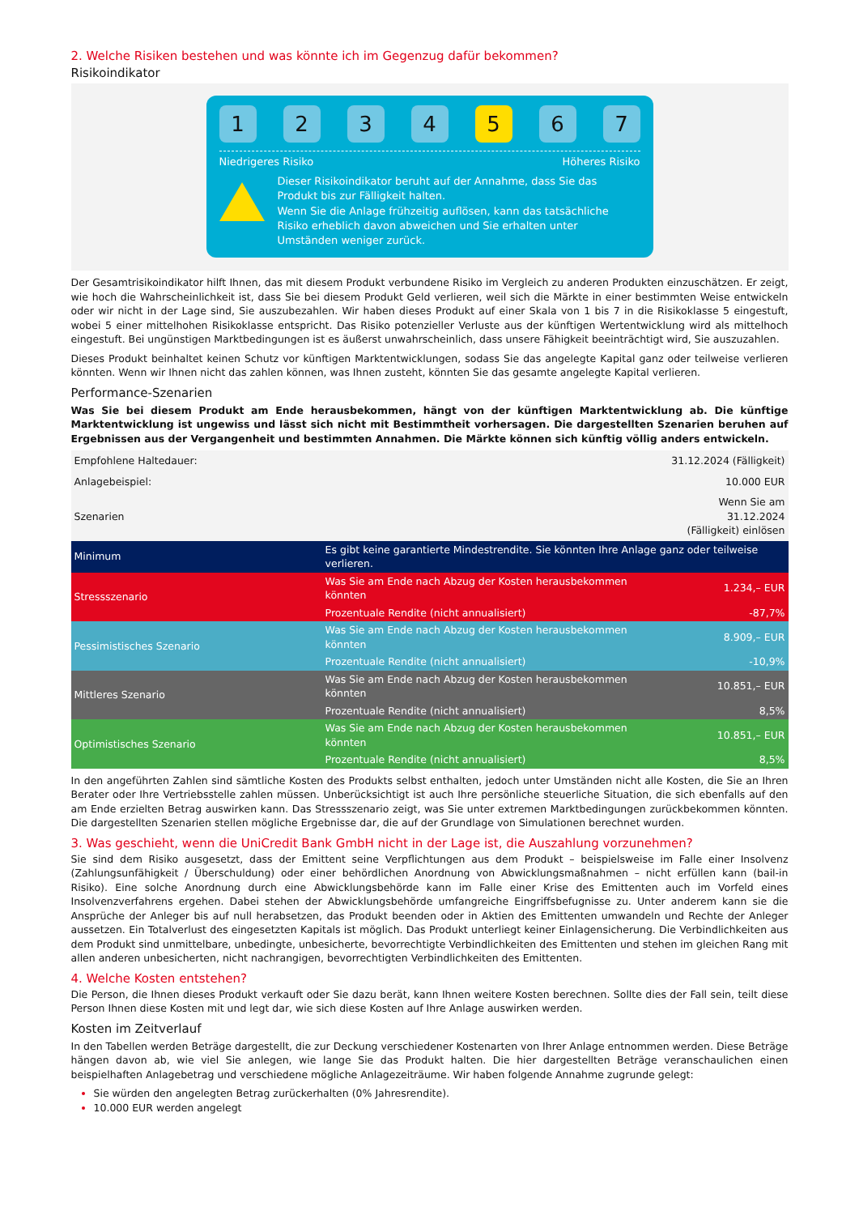2. Welche Risiken bestehen und was könnte ich im Gegenzug dafür bekommen?
Risikoindikator
1 2 3 4 5 6 7
Niedrigeres Risiko Höheres Risiko
Dieser Risikoindikator beruht auf der Annahme, dass Sie das Produkt bis zur Fälligkeit halten.
Wenn Sie die Anlage frühzeitig auflösen, kann das tatsächliche Risiko erheblich davon abweichen und Sie erhalten unter Umständen weniger zurück.
Der Gesamtrisikoindikator hilft Ihnen, das mit diesem Produkt verbundene Risiko im Vergleich zu anderen Produkten einzuschätzen. Er zeigt, wie hoch die Wahrscheinlichkeit ist, dass Sie bei diesem Produkt Geld verlieren, weil sich die Märkte in einer bestimmten Weise entwickeln oder wir nicht in der Lage sind, Sie auszubezahlen. Wir haben dieses Produkt auf einer Skala von 1 bis 7 in die Risikoklasse 5 eingestuft, wobei 5 einer mittelhohen Risikoklasse entspricht. Das Risiko potenzieller Verluste aus der künftigen Wertentwicklung wird als mittelhoch eingestuft. Bei ungünstigen Marktbedingungen ist es äußerst unwahrscheinlich, dass unsere Fähigkeit beeinträchtigt wird, Sie auszuzahlen.
Dieses Produkt beinhaltet keinen Schutz vor künftigen Marktentwicklungen, sodass Sie das angelegte Kapital ganz oder teilweise verlieren könnten. Wenn wir Ihnen nicht das zahlen können, was Ihnen zusteht, könnten Sie das gesamte angelegte Kapital verlieren.
Performance-Szenarien
Was Sie bei diesem Produkt am Ende herausbekommen, hängt von der künftigen Marktentwicklung ab. Die künftige Marktentwicklung ist ungewiss und lässt sich nicht mit Bestimmtheit vorhersagen. Die dargestellten Szenarien beruhen auf Ergebnissen aus der Vergangenheit und bestimmten Annahmen. Die Märkte können sich künftig völlig anders entwickeln.
| Empfohlene Haltedauer: | | 31.12.2024 (Fälligkeit) |
| Anlagebeispiel: | | 10.000 EUR |
| Szenarien | | Wenn Sie am 31.12.2024 (Fälligkeit) einlösen |
| Minimum | Es gibt keine garantierte Mindestrendite. Sie könnten Ihre Anlage ganz oder teilweise verlieren. | |
| Stressszenario | Was Sie am Ende nach Abzug der Kosten herausbekommen könnten | 1.234,– EUR |
| | Prozentuale Rendite (nicht annualisiert) | -87,7% |
| Pessimistisches Szenario | Was Sie am Ende nach Abzug der Kosten herausbekommen könnten | 8.909,– EUR |
| | Prozentuale Rendite (nicht annualisiert) | -10,9% |
| Mittleres Szenario | Was Sie am Ende nach Abzug der Kosten herausbekommen könnten | 10.851,– EUR |
| | Prozentuale Rendite (nicht annualisiert) | 8,5% |
| Optimistisches Szenario | Was Sie am Ende nach Abzug der Kosten herausbekommen könnten | 10.851,– EUR |
| | Prozentuale Rendite (nicht annualisiert) | 8,5% |
In den angeführten Zahlen sind sämtliche Kosten des Produkts selbst enthalten, jedoch unter Umständen nicht alle Kosten, die Sie an Ihren Berater oder Ihre Vertriebsstelle zahlen müssen. Unberücksichtigt ist auch Ihre persönliche steuerliche Situation, die sich ebenfalls auf den am Ende erzielten Betrag auswirken kann. Das Stressszenario zeigt, was Sie unter extremen Marktbedingungen zurückbekommen könnten. Die dargestellten Szenarien stellen mögliche Ergebnisse dar, die auf der Grundlage von Simulationen berechnet wurden.
3. Was geschieht, wenn die UniCredit Bank GmbH nicht in der Lage ist, die Auszahlung vorzunehmen?
Sie sind dem Risiko ausgesetzt, dass der Emittent seine Verpflichtungen aus dem Produkt – beispielsweise im Falle einer Insolvenz (Zahlungsunfähigkeit / Überschuldung) oder einer behördlichen Anordnung von Abwicklungsmaßnahmen – nicht erfüllen kann (bail-in Risiko). Eine solche Anordnung durch eine Abwicklungsbehörde kann im Falle einer Krise des Emittenten auch im Vorfeld eines Insolvenzverfahrens ergehen. Dabei stehen der Abwicklungsbehörde umfangreiche Eingriffsbefugnisse zu. Unter anderem kann sie die Ansprüche der Anleger bis auf null herabsetzen, das Produkt beenden oder in Aktien des Emittenten umwandeln und Rechte der Anleger aussetzen. Ein Totalverlust des eingesetzten Kapitals ist möglich. Das Produkt unterliegt keiner Einlagensicherung. Die Verbindlichkeiten aus dem Produkt sind unmittelbare, unbedingte, unbesicherte, bevorrechtigte Verbindlichkeiten des Emittenten und stehen im gleichen Rang mit allen anderen unbesicherten, nicht nachrangigen, bevorrechtigten Verbindlichkeiten des Emittenten.
4. Welche Kosten entstehen?
Die Person, die Ihnen dieses Produkt verkauft oder Sie dazu berät, kann Ihnen weitere Kosten berechnen. Sollte dies der Fall sein, teilt diese Person Ihnen diese Kosten mit und legt dar, wie sich diese Kosten auf Ihre Anlage auswirken werden.
Kosten im Zeitverlauf
In den Tabellen werden Beträge dargestellt, die zur Deckung verschiedener Kostenarten von Ihrer Anlage entnommen werden. Diese Beträge hängen davon ab, wie viel Sie anlegen, wie lange Sie das Produkt halten. Die hier dargestellten Beträge veranschaulichen einen beispielhaften Anlagebetrag und verschiedene mögliche Anlagezeiträume. Wir haben folgende Annahme zugrunde gelegt:
Sie würden den angelegten Betrag zurückerhalten (0% Jahresrendite).
10.000 EUR werden angelegt